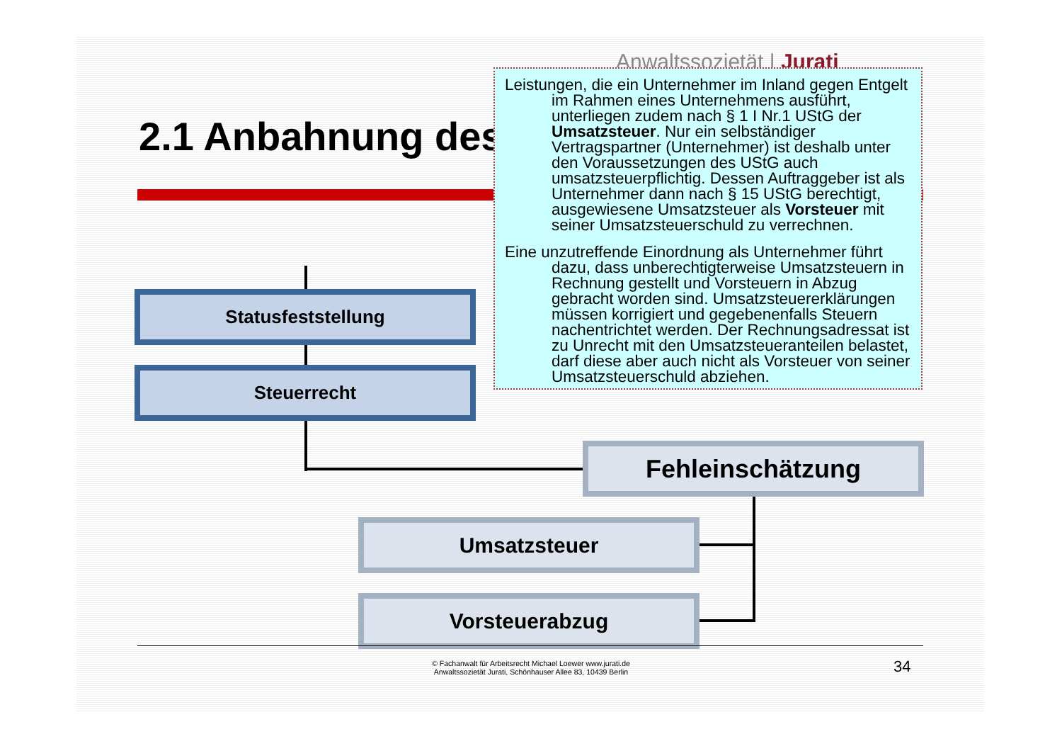Anwaltssozietät | Jurati
2.1 Anbahnung des
Statusfeststellung
Steuerrecht
Fehleinschätzung
Umsatzsteuer
Vorsteuerabzug
Leistungen, die ein Unternehmer im Inland gegen Entgelt im Rahmen eines Unternehmens ausführt, unterliegen zudem nach § 1 I Nr.1 UStG der Umsatzsteuer. Nur ein selbständiger Vertragspartner (Unternehmer) ist deshalb unter den Voraussetzungen des UStG auch umsatzsteuerpflichtig. Dessen Auftraggeber ist als Unternehmer dann nach § 15 UStG berechtigt, ausgewiesene Umsatzsteuer als Vorsteuer mit seiner Umsatzsteuerschuld zu verrechnen.
Eine unzutreffende Einordnung als Unternehmer führt dazu, dass unberechtigterweise Umsatzsteuern in Rechnung gestellt und Vorsteuern in Abzug gebracht worden sind. Umsatzsteuererklärungen müssen korrigiert und gegebenenfalls Steuern nachentrichtet werden. Der Rechnungsadressat ist zu Unrecht mit den Umsatzsteueranteilen belastet, darf diese aber auch nicht als Vorsteuer von seiner Umsatzsteuerschuld abziehen.
© Fachanwalt für Arbeitsrecht Michael Loewer www.jurati.de
Anwaltssozietät Jurati, Schönhauser Allee 83, 10439 Berlin
34